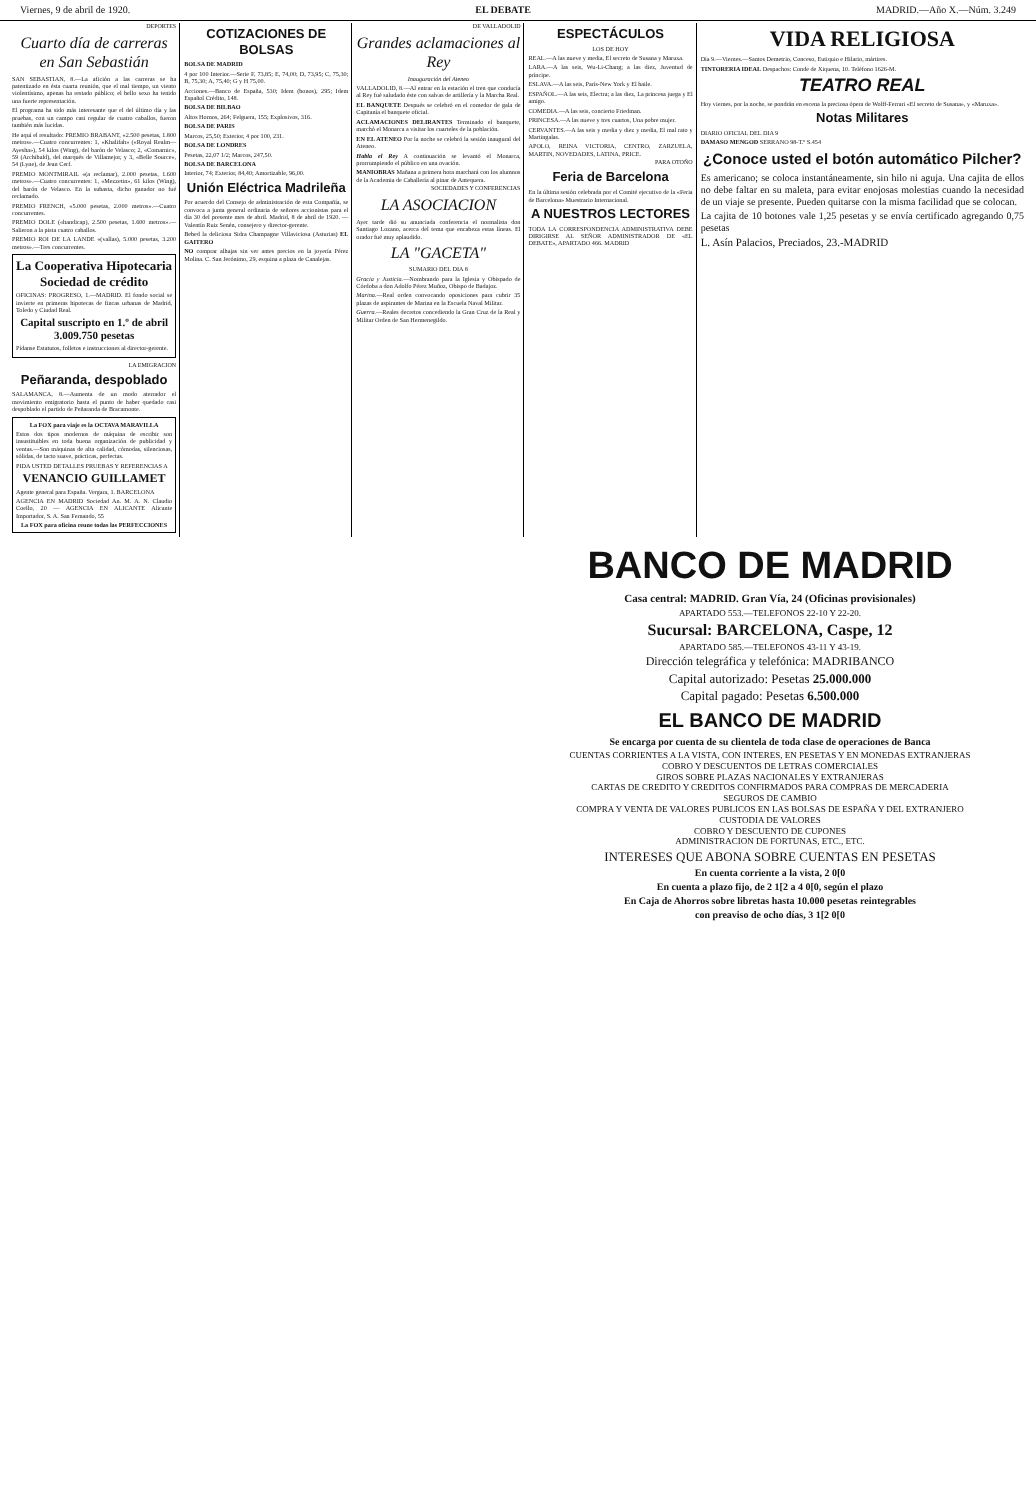Viernes, 9 de abril de 1920. EL DEBATE MADRID.—Año X.—Núm. 3.249
DEPORTES
Cuarto día de carreras en San Sebastián
SAN SEBASTIAN, 8.—La afición a las carreras se ha patentizado en ésta cuarta reunión, que el mal tiempo, un viento violentísimo, apenas ha restado público; el bello sexo ha tenido una fuerte representación.
El programa ha sido más interesante que el del último día y las pruebas, con un campo casi regular de cuatro caballos, fueron también más lucidas.
He aquí el resultado: PREMIO BRABANT, «2.500 pesetas, 1.800 metros».—Cuatro concurrentes: 1, «Khalifah» («Royal Realm—Ayesha»), 54 kilos (Wing), del barón de Velasco; 2, «Comarnic», 59 (Archibald), del marqués de Villamejor, y 3, «Belle Source», 54 (Lyne), de Jean Cerf.
PREMIO MONTMIRAIL «(a reclamar), 2.000 pesetas, 1.600 metros».—Cuatro concurrentes: 1, «Mezzetin», 61 kilos (Wing), del barón de Velasco. En la subasta, dicho ganador no fué reclamado.
PREMIO FRENCH, «5.000 pesetas, 2.000 metros».—Cuatro concurrentes.
PREMIO DOLE («handicap), 2.500 pesetas, 1.600 metros».—Salieron a la pista cuatro caballos.
PREMIO ROI DE LA LANDE «(vallas), 5.000 pesetas, 3.200 metros».—Tres concurrentes.
La Cooperativa Hipotecaria
Sociedad de crédito
OFICINAS: PROGRESO, 1.—MADRID. El fondo social se invierte en primeras hipotecas de fincas urbanas de Madrid, Toledo y Ciudad Real.
Capital suscripto en 1.º de abril
3.009.750 pesetas
Pídanse Estatutos, folletos e instrucciones al director-gerente.
LA EMIGRACION
Peñaranda, despoblado
SALAMANCA, 8.—Aumenta de un modo aterrador el movimiento emigratorio hasta el punto de haber quedado casi despoblado el partido de Peñaranda de Bracamonte.
La FOX para viaje es la OCTAVA MARAVILLA
Estos dos tipos modernos de máquina de escribir son insustituibles en toda buena organización de publicidad y ventas.—Son máquinas de alta calidad, cómodas, silenciosas, sólidas, de tacto suave, prácticas, perfectas.
PIDA USTED DETALLES PRUEBAS Y REFERENCIAS A
VENANCIO GUILLAMET
Agente general para España. Vergara, 1. BARCELONA
AGENCIA EN MADRID Sociedad An. M. A. N. Claudio Coello, 20 — AGENCIA EN ALICANTE Alicante Importador, S. A. San Fernando, 55
La FOX para oficina reune todas las PERFECCIONES
COTIZACIONES DE BOLSAS
BOLSA DE MADRID
4 por 100 Interior.—Serie F, 73,85; E, 74,00; D, 73,95; C, 75,30; B, 75,30; A, 75,40; G y H 75,00.
Acciones.—Banco de España, 530; Idem (bonos), 295; Idem Español Crédito, 148.
BOLSA DE BILBAO
Altos Hornos, 264; Felguera, 155; Explosivos, 316.
BOLSA DE PARIS
Marcos, 25,50; Exterior, 4 por 100, 231.
BOLSA DE LONDRES
Pesetas, 22,07 1/2; Marcos, 247,50.
BOLSA DE BARCELONA
Interior, 74; Exterior, 84,40; Amortizable, 96,00.
Unión Eléctrica Madrileña
Por acuerdo del Consejo de administración de esta Compañía, se convoca a junta general ordinaria de señores accionistas para el día 30 del presente mes de abril. Madrid, 8 de abril de 1920. — Valentín Ruiz Senén, consejero y director-gerente.
Bebed la deliciosa Sidra Champagne Villaviciosa (Asturias) EL GAITERO
NO comprar alhajas sin ver antes precios en la joyería Pérez Molina. C. San Jerónimo, 29, esquina a plaza de Canalejas.
DE VALLADOLID
Grandes aclamaciones al Rey
Inauguración del Ateneo
VALLADOLID, 8.—Al entrar en la estación el tren que conducía al Rey fué saludado éste con salvas de artillería y la Marcha Real.
EL BANQUETE Después se celebró en el comedor de gala de Capitanía el banquete oficial.
ACLAMACIONES DELIRANTES Terminado el banquete, marchó el Monarca a visitar los cuarteles de la población.
EN EL ATENEO Por la noche se celebró la sesión inaugural del Ateneo.
Habla el Rey A continuación se levantó el Monarca, prorrumpiendo el público en una ovación.
MANIOBRAS Mañana a primera hora marchará con los alumnos de la Academia de Caballería al pinar de Antequera.
SOCIEDADES Y CONFERENCIAS
LA ASOCIACION
Ayer tarde dió su anunciada conferencia el normalista don Santiago Lozano, acerca del tema que encabeza estas líneas. El orador fué muy aplaudido.
LA "GACETA"
SUMARIO DEL DIA 8
Gracia y Justicia.—Nombrando para la Iglesia y Obispado de Córdoba a don Adolfo Pérez Muñoz, Obispo de Badajoz.
Marina.—Real orden convocando oposiciones para cubrir 35 plazas de aspirantes de Marina en la Escuela Naval Militar.
Guerra.—Reales decretos concediendo la Gran Cruz de la Real y Militar Orden de San Hermenegildo.
ESPECTÁCULOS
LOS DE HOY
REAL.—A las nueve y media, El secreto de Susana y Maruxa.
LARA.—A las seis, Wu-Li-Chang; a las diez, Juventud de príncipe.
ESLAVA.—A las seis, París-New York y El baile.
ESPAÑOL.—A las seis, Electra; a las diez, La princesa juega y El amigo.
COMEDIA.—A las seis, concierto Friedman.
PRINCESA.—A las nueve y tres cuartos, Una pobre mujer.
CERVANTES.—A las seis y media y diez y media, El mal rato y Martingalas.
APOLO, REINA VICTORIA, CENTRO, ZARZUELA, MARTIN, NOVEDADES, LATINA, PRICE.
PARA OTOÑO
Feria de Barcelona
En la última sesión celebrada por el Comité ejecutivo de la «Feria de Barcelona» Muestrario Internacional.
A NUESTROS LECTORES
TODA LA CORRESPONDENCIA ADMINISTRATIVA DEBE DIRIGIRSE AL SEÑOR ADMINISTRADOR DE «EL DEBATE», APARTADO 466. MADRID
VIDA RELIGIOSA
Día 9.—Viernes.—Santos Demetrio, Conceso, Eutiquio e Hilario, mártires.
TINTORERIA IDEAL Despachos: Conde de Xiquena, 10. Teléfono 1626-M.
TEATRO REAL
Hoy viernes, por la noche, se pondrán en escena la preciosa ópera de Wolff-Ferrari «El secreto de Susana», y «Maruxa».
Notas Militares
DIARIO OFICIAL DEL DIA 9
DAMASO MENGOD SERRANO 98-T.º S.454
¿Conoce usted el botón automático Pilcher?
Es americano; se coloca instantáneamente, sin hilo ni aguja. Una cajita de ellos no debe faltar en su maleta, para evitar enojosas molestias cuando la necesidad de un viaje se presente. Pueden quitarse con la misma facilidad que se colocan.
La cajita de 10 botones vale 1,25 pesetas y se envía certificado agregando 0,75 pesetas
L. Asín Palacios, Preciados, 23.-MADRID
BANCO DE MADRID
Casa central: MADRID. Gran Vía, 24 (Oficinas provisionales)
APARTADO 553.—TELEFONOS 22-10 Y 22-20.
Sucursal: BARCELONA, Caspe, 12
APARTADO 585.—TELEFONOS 43-11 Y 43-19.
Dirección telegráfica y telefónica: MADRIBANCO
Capital autorizado: Pesetas 25.000.000
Capital pagado: Pesetas 6.500.000
EL BANCO DE MADRID
Se encarga por cuenta de su clientela de toda clase de operaciones de Banca
CUENTAS CORRIENTES A LA VISTA, CON INTERES, EN PESETAS Y EN MONEDAS EXTRANJERAS
COBRO Y DESCUENTOS DE LETRAS COMERCIALES
GIROS SOBRE PLAZAS NACIONALES Y EXTRANJERAS
CARTAS DE CREDITO Y CREDITOS CONFIRMADOS PARA COMPRAS DE MERCADERIA
SEGUROS DE CAMBIO
COMPRA Y VENTA DE VALORES PUBLICOS EN LAS BOLSAS DE ESPAÑA Y DEL EXTRANJERO
CUSTODIA DE VALORES
COBRO Y DESCUENTO DE CUPONES
ADMINISTRACION DE FORTUNAS, ETC., ETC.
INTERESES QUE ABONA SOBRE CUENTAS EN PESETAS
En cuenta corriente a la vista, 2 0[0
En cuenta a plazo fijo, de 2 1[2 a 4 0[0, según el plazo
En Caja de Ahorros sobre libretas hasta 10.000 pesetas reintegrables
con preaviso de ocho días, 3 1[2 0[0